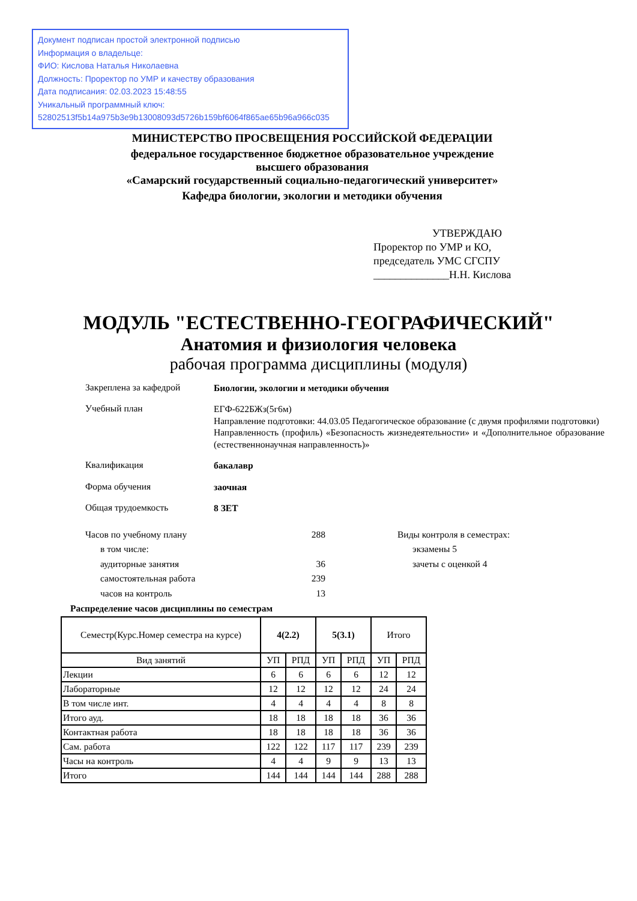Документ подписан простой электронной подписью
Информация о владельце:
ФИО: Кислова Наталья Николаевна
Должность: Проректор по УМР и качеству образования
Дата подписания: 02.03.2023 15:48:55
Уникальный программный ключ:
52802513f5b14a975b3e9b13008093d5726b159bf6064f865ae65b96a966c035
МИНИСТЕРСТВО ПРОСВЕЩЕНИЯ РОССИЙСКОЙ ФЕДЕРАЦИИ
федеральное государственное бюджетное образовательное учреждение
высшего образования
«Самарский государственный социально-педагогический университет»
Кафедра биологии, экологии и методики обучения
УТВЕРЖДАЮ
Проректор по УМР и КО,
председатель УМС СГСПУ
______________Н.Н. Кислова
МОДУЛЬ "ЕСТЕСТВЕННО-ГЕОГРАФИЧЕСКИЙ"
Анатомия и физиология человека
рабочая программа дисциплины (модуля)
Закреплена за кафедрой
Биологии, экологии и методики обучения
Учебный план
ЕГФ-622БЖз(5г6м)
Направление подготовки: 44.03.05 Педагогическое образование (с двумя профилями подготовки)
Направленность (профиль) «Безопасность жизнедеятельности» и «Дополнительное образование (естественнонаучная направленность)»
Квалификация
бакалавр
Форма обучения
заочная
Общая трудоемкость
8 ЗЕТ
Часов по учебному плану 288
в том числе:
аудиторные занятия 36
самостоятельная работа 239
часов на контроль 13
Виды контроля в семестрах:
экзамены 5
зачеты с оценкой 4
Распределение часов дисциплины по семестрам
| Семестр(Курс.Номер семестра на курсе) | 4(2.2) | | 5(3.1) | | Итого | |
| --- | --- | --- | --- | --- | --- | --- |
| Вид занятий | УП | РПД | УП | РПД | УП | РПД |
| Лекции | 6 | 6 | 6 | 6 | 12 | 12 |
| Лабораторные | 12 | 12 | 12 | 12 | 24 | 24 |
| В том числе инт. | 4 | 4 | 4 | 4 | 8 | 8 |
| Итого ауд. | 18 | 18 | 18 | 18 | 36 | 36 |
| Контактная работа | 18 | 18 | 18 | 18 | 36 | 36 |
| Сам. работа | 122 | 122 | 117 | 117 | 239 | 239 |
| Часы на контроль | 4 | 4 | 9 | 9 | 13 | 13 |
| Итого | 144 | 144 | 144 | 144 | 288 | 288 |